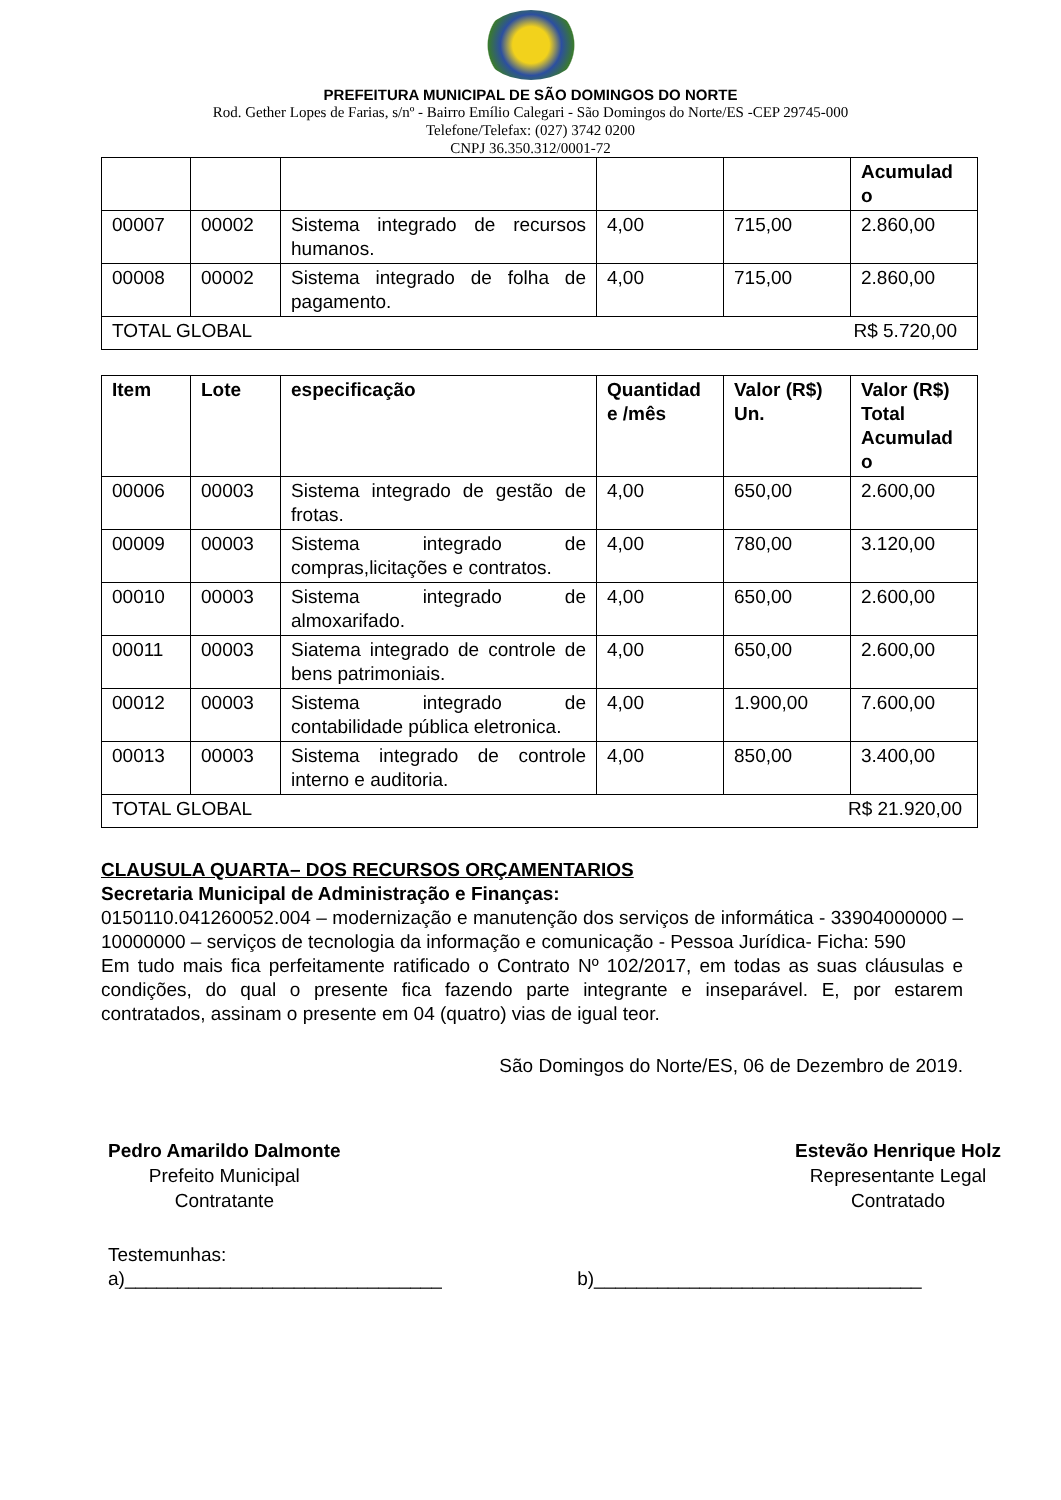PREFEITURA MUNICIPAL DE SÃO DOMINGOS DO NORTE
Rod. Gether Lopes de Farias, s/nº - Bairro Emílio Calegari - São Domingos do Norte/ES -CEP 29745-000
Telefone/Telefax: (027) 3742 0200
CNPJ 36.350.312/0001-72
| | | | | | Acumulad o |
| 00007 | 00002 | Sistema integrado de recursos humanos. | 4,00 | 715,00 | 2.860,00 |
| 00008 | 00002 | Sistema integrado de folha de pagamento. | 4,00 | 715,00 | 2.860,00 |
| TOTAL GLOBAL R$ 5.720,00 | | | | | |
| Item | Lote | especificação | Quantidad e /mês | Valor (R$) Un. | Valor (R$) Total Acumulad o |
| --- | --- | --- | --- | --- | --- |
| 00006 | 00003 | Sistema integrado de gestão de frotas. | 4,00 | 650,00 | 2.600,00 |
| 00009 | 00003 | Sistema integrado de compras,licitações e contratos. | 4,00 | 780,00 | 3.120,00 |
| 00010 | 00003 | Sistema integrado de almoxarifado. | 4,00 | 650,00 | 2.600,00 |
| 00011 | 00003 | Siatema integrado de controle de bens patrimoniais. | 4,00 | 650,00 | 2.600,00 |
| 00012 | 00003 | Sistema integrado de contabilidade pública eletronica. | 4,00 | 1.900,00 | 7.600,00 |
| 00013 | 00003 | Sistema integrado de controle interno e auditoria. | 4,00 | 850,00 | 3.400,00 |
| TOTAL GLOBAL R$ 21.920,00 | | | | | |
CLAUSULA QUARTA– DOS RECURSOS ORÇAMENTARIOS
Secretaria Municipal de Administração e Finanças:
0150110.041260052.004 – modernização e manutenção dos serviços de informática - 33904000000 – 10000000 – serviços de tecnologia da informação e comunicação - Pessoa Jurídica- Ficha: 590
Em tudo mais fica perfeitamente ratificado o Contrato Nº 102/2017, em todas as suas cláusulas e condições, do qual o presente fica fazendo parte integrante e inseparável. E, por estarem contratados, assinam o presente em 04 (quatro) vias de igual teor.
São Domingos do Norte/ES, 06 de Dezembro de 2019.
Pedro Amarildo Dalmonte
Prefeito Municipal
Contratante
Estevão Henrique Holz
Representante Legal
Contratado
Testemunhas:
a)______________________________ b)_______________________________